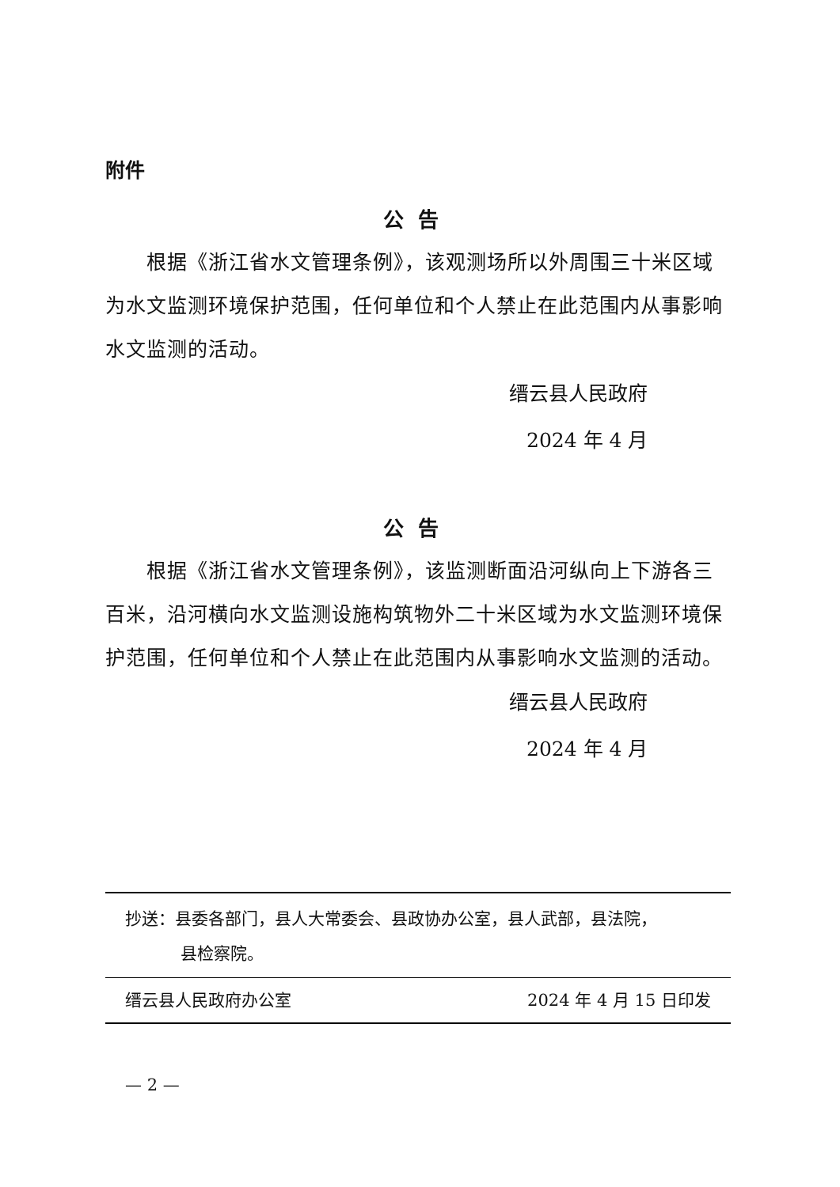附件
公告
根据《浙江省水文管理条例》，该观测场所以外周围三十米区域为水文监测环境保护范围，任何单位和个人禁止在此范围内从事影响水文监测的活动。
缙云县人民政府
2024 年 4 月
公告
根据《浙江省水文管理条例》，该监测断面沿河纵向上下游各三百米，沿河横向水文监测设施构筑物外二十米区域为水文监测环境保护范围，任何单位和个人禁止在此范围内从事影响水文监测的活动。
缙云县人民政府
2024 年 4 月
抄送：县委各部门，县人大常委会、县政协办公室，县人武部，县法院，
县检察院。
缙云县人民政府办公室 2024 年 4 月 15 日印发
— 2 —